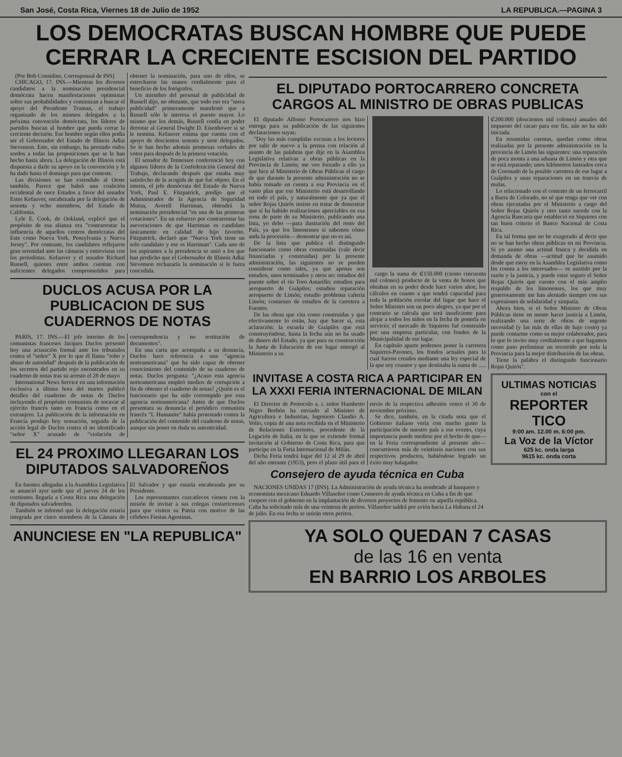San José, Costa Rica, Viernes 18 de Julio de 1952 LA REPUBLICA.—PAGINA 3
LOS DEMOCRATAS BUSCAN HOMBRE QUE PUEDE CERRAR LA CRECIENTE ESCISION DEL PARTIDO
(Por Bob Considine, Corresponsal de INS)
CHICAGO, 17. INS.—Mientras los diversos candidatos a la nominación presidencial demócrata hacen manifestaciones optimistas sobre sus probabilidades y comienzan a buscar el apoyo del Presidente Truman, el trabajo organizado de los mismos delegados a la próxima convención demócrata, los líderes de partidos buscan al hombre que pueda cerrar la creciente decisión. Ese hombre según ellos podía ser el Gobernador del Estado de Illinois Adlai Stevenson. Este, sin embargo, ha prestado oidos sordos a todas las proposiciones que se le han hecho hasta ahora. La delegación de Illinois está dispuesta a darle su apoyo en la convención y le ha dado hasta el domingo para que conteste.
Las divisiones se han extendido al Oeste también. Parece que habrá una coalición occidental de once Estados a favor del senador Estes Kefauver, encabezada por la delegación de sesenta y ocho miembros, del Estado de California.
Lyle E. Cook, de Ookland, explicó que el propósito de esa alianza era "contrarrestar la influencia de aquellos centros demócratas del Este como Nueva York, Pensylvania y Nueva Jersey". Por contraste, los candidatos reflejaron gran serenidad ante las cámaras y entrevistas con los periodistas. Kefauver y el senador Richard Russell, quienes entre ambos cuentan con suficientes delegados comprometidos para obtener la nominación, para uno de ellos, se estrecharon las manos cordialmente para el beneficio de los fotógrafos.
Un miembro del personal de publicidad de Russell dijo, no obstante, que todo eso era "mera publicidad" primeramente manifestó que a Russell sólo le interesa el puesto mayor. Lo mismo que los demás, Russell confía en poder derrotar al General Dwight D. Eisenhower si se le nomina. Kefauver estima que cuenta con el apoyo de doscientos sesenta y siete delegados. Se le han hecho además promesas verbales de votos para después de la primera votación.
El senador de Tennessee conferenció hoy con algunos líderes de la Confederación General del Trabajo, declarando después que estaba muy satisfecho de la acogida de que fué objeto. En el interin, el jefe demócrata del Estado de Nueva York, Paul E. Fitzpatrick, predijo que el Administrador de la Agencia de Seguridad Mutua, Averell Harriman, obtendrá la nominación presidencial "en una de las primeras votaciones". En un esfuerzo por contrarrestar las aseveraciones de que Harriman es candidato únicamente en calidad de hijo favorito. Fitzpatrick, declaró que "Nueva York tiene un solo candidato y ese es Harriman". Cada uno de los aspirantes a la presidencia se unió a los que han predicho que el Gobernador de Illinois Adlai Stevenson rechazaría la nominación si le fuera concedida.
DUCLOS ACUSA POR LA PUBLICACION DE SUS CUADERNOS DE NOTAS
PARIS, 17. INS.—El jefe interino de los comunistas franceses Jacques Duclos presentó hoy una acusación formal ante los tribunales contra el "señor" X por lo que él llama "robo y abuso de autoridad" después de la publicación de los secretos del partido rojo encontrados en su cuaderno de notas tras su arresto el 28 de mayo
International News Service en una información exclusiva a última hora del martes publicó detalles del cuaderno de notas de Duclos incluyendo el propósito comunista de socavar al ejército francés tanto en Francia como en el extranjero. La publicación de la información en Francia produjo hoy sensación, seguida de la acción legal de Duclos contra el no identificado "señor X" acusado de "violación de correspondencia y no restitución de documentos".
En una carta que acompaña a su denuncia, Duclos hace referencia a una "agencia norteamericana" que ha sido capaz de obtener conocimiento del contenido de su cuaderno de notas. Duclos pregunta: "¿Acaso esta agencia norteamericana empleó medios de corrupción a fin de obtener el cuaderno de notas? ¿Quién es el funcionario que ha sido corrompido por esta agencia norteamericana? Antes de que Duclos presentara su denuncia el periódico comunista francés "L Humanite" había protestado contra la publicación del contenido del cuaderno de notas, aunque sin poner en duda su autenticidad.
EL 24 PROXIMO LLEGARAN LOS DIPUTADOS SALVADOREÑOS
En fuentes allegadas a la Asamblea Legislativa se anunció ayer tarde que el jueves 24 de los corrientes llegaría a Costa Rica una delegación de diputados salvadoreños.
También se informó que la delegación estaría integrada por cinco miembros de la Cámara de El Salvador y que estaría encabezada por su Presidente.
Los representantes cuzcatlecos vienen con la misión de invitar a sus colegas costarricenses para que visiten su Patria con motivo de las célebres Fiestas Agostinas.
ANUNCIESE EN "LA REPUBLICA"
EL DIPUTADO PORTOCARRERO CONCRETA CARGOS AL MINISTRO DE OBRAS PUBLICAS
El diputado Alfonso Portocarrero nos hizo entrega para su publicación de las siguientes declaraciones suyas:
"Doy las más cumplidas excusas a los lectores por salir de nuevo a la prensa con relación al asunto de las palabras que dije en la Asamblea Legislativa relativas a obras públicas en la Provincia de Limón; me veo forzado a ello ya que hice al Ministerio de Obras Públicas el cargo de que durante la presente administración no se había tomado en cuenta a esa Provincia en el vasto plan que ese Ministerio está desarrollando en todo el país, y naturalmente que ya que el señor Rojas Quirós insiste en tratar de demostrar que sí ha habido realizaciones apreciables en esa zona de parte de su Ministerio, publicando una lista, yo debo —para ilustración del resto del País, ya que los limonenses sí sabemos cómo anda la procesión— demostrar que no es así.
De la lista que publica el distinguido funcionario como obras construidas (vale decir financiadas y construidas) por la presente administración, las siguientes no se pueden considerar como tales, ya que apenas son estudios, unos terminados y otros no: estudios del puente sobre el río Toro Amarillo; estudios para aeropuerto de Guápiles; estudios reparación aeropuerto de Limón; estudio problema cañería Limón; comienzo de estudios de la carretera a Fuentes.
De las obras que cita como construidas y que efectivamente lo están, hay que hacer sí, esta aclaración: la escuela de Guápiles que está construyéndose, hasta la fecha aún no ha usado de dinero del Estado, ya que para su construcción la Junta de Educación de ese lugar entregó al Ministerio a su
cargo la suma de ₡150.000 (ciento cincuenta mil colones) producto de la venta de bonos que obraban en su poder desde hace varios años; los cálculos en cuanto a que tendrá capacidad para toda la población escolar del lugar que hace el Señor Ministro son un poco alegres, ya que por el contrario se calcula que será insuficiente para alojar a todos los niños en la fecha de ponerla en servicio; el mercado de Siquirres fué construído por una empresa particular, con fondos de la Municipalidad de ese lugar.
En capítulo aparte podemos poner la carretera Siquirres-Pavones, los fondos actuales para la cual fueron creados mediante una ley especial de la que soy coautor y que destinaba la suma de ..... ₡200.000 (doscientos mil colones) anuales del impuesto del cacao para ese fin, aún no ha sido iniciada.
En resumidas cuentas, quedan como obras realizadas por la presente administración en la provincia de Limón las siguientes: una reparación de poca monta a una aduana de Limón y otra que se está reparando; unos kilómetros lastrados cerca de Coronado de la posible carretera de ese lugar a Guápiles y unas reparaciones en un tranvía de mulas.
Lo relacionado con el contrato de un ferrocarril a Barra de Colorado, no sé que tenga que ver con obras ejecutadas por el Ministerio a cargo del Señor Rojas Quirós y otro tanto sucede con la Agencia Bancaria que estableció en Siquirres con tan buen criterio el Banco Nacional de Costa Rica.
En tal forma que no he exagerado al decir que no se han hecho obras públicas en mi Provincia. Si yo asumo una actitud franca y decidida en demanda de obras —actitud que he asumido desde que estoy en la Asamblea Legislativa como les consta a los interesados— es asistido por la razón y la justicia, y puede estar seguro el Señor Rojas Quirós que cuento con el más amplio respaldo de los limonenses, los que muy generosamente me han alentado siempre con sus expresiones de solidaridad y simpatía.
Ahora bien, si el Señor Ministro de Obras Públicas tiene en mente hacer justicia a Limón, realizando una serie de obras de urgente necesidad (y las más de ellas de bajo costo) ya puede contarme como su mejor colaborador, para lo que lo invito muy cordialmente a que hagamos como paso preliminar un recorrido por toda la Provincia para la mejor distribución de las obras.
Tiene la palabra el distinguido funcionario Rojas Quirós".
INVITASE A COSTA RICA A PARTICIPAR EN LA XXXI FERIA INTERNACIONAL DE MILAN
El Director de Protocolo a. i. señor Humberto Nigro Borbón ha enviado al Ministro de Agricultura e Industrias, Ingeniero Claudio A. Volio, copia de una nota recibida en el Ministerio de Relaciones Exteriores, procedente de la Legación de Italia, en la que se extiende formal invitación al Gobierno de Costa Rica, para que participe en la Feria Internacional de Milán.
Dicha Feria tendrá lugar del 12 al 29 de abril del año entrante (1953), pero el plazo útil para el envío de la respectiva adhesión vence el 30 de noviembre próximo.
Se dice, también, en la citada nota que el Gobierno italiano vería con mucho gusto la participación de nuestro país a ese evento, cuya importancia puede medirse por el hecho de que— en la Feria correspondiente al presente año— concurrieron más de veintiseis naciones con sus respectivos productos, habiéndose logrado un éxito muy halagador.
Consejero de ayuda técnica en Cuba
NACIONES UNIDAS 17 (INS). La Administración de ayuda técnica ha nombrado al banquero y economista mexicano Eduardo Villaseñor como Conseero de ayuda técnica en Cuba a fin de que coopere con el gobierno en la implantación de diversos proyectos de fomento en aquella república. Cuba ha solicitado más de una veintena de peritos. Villaseñor saldrá por avión hacia La Habana el 24 de julio. En esa fecha se unirán otros peritos.
ULTIMAS NOTICIAS
con el
REPORTER TICO
9:00 am. 12.00 m. 6:00 pm.
La Voz de la Víctor
625 kc. onda larga
9615 kc. onda corta
YA SOLO QUEDAN 7 CASAS
de las 16 en venta
EN BARRIO LOS ARBOLES